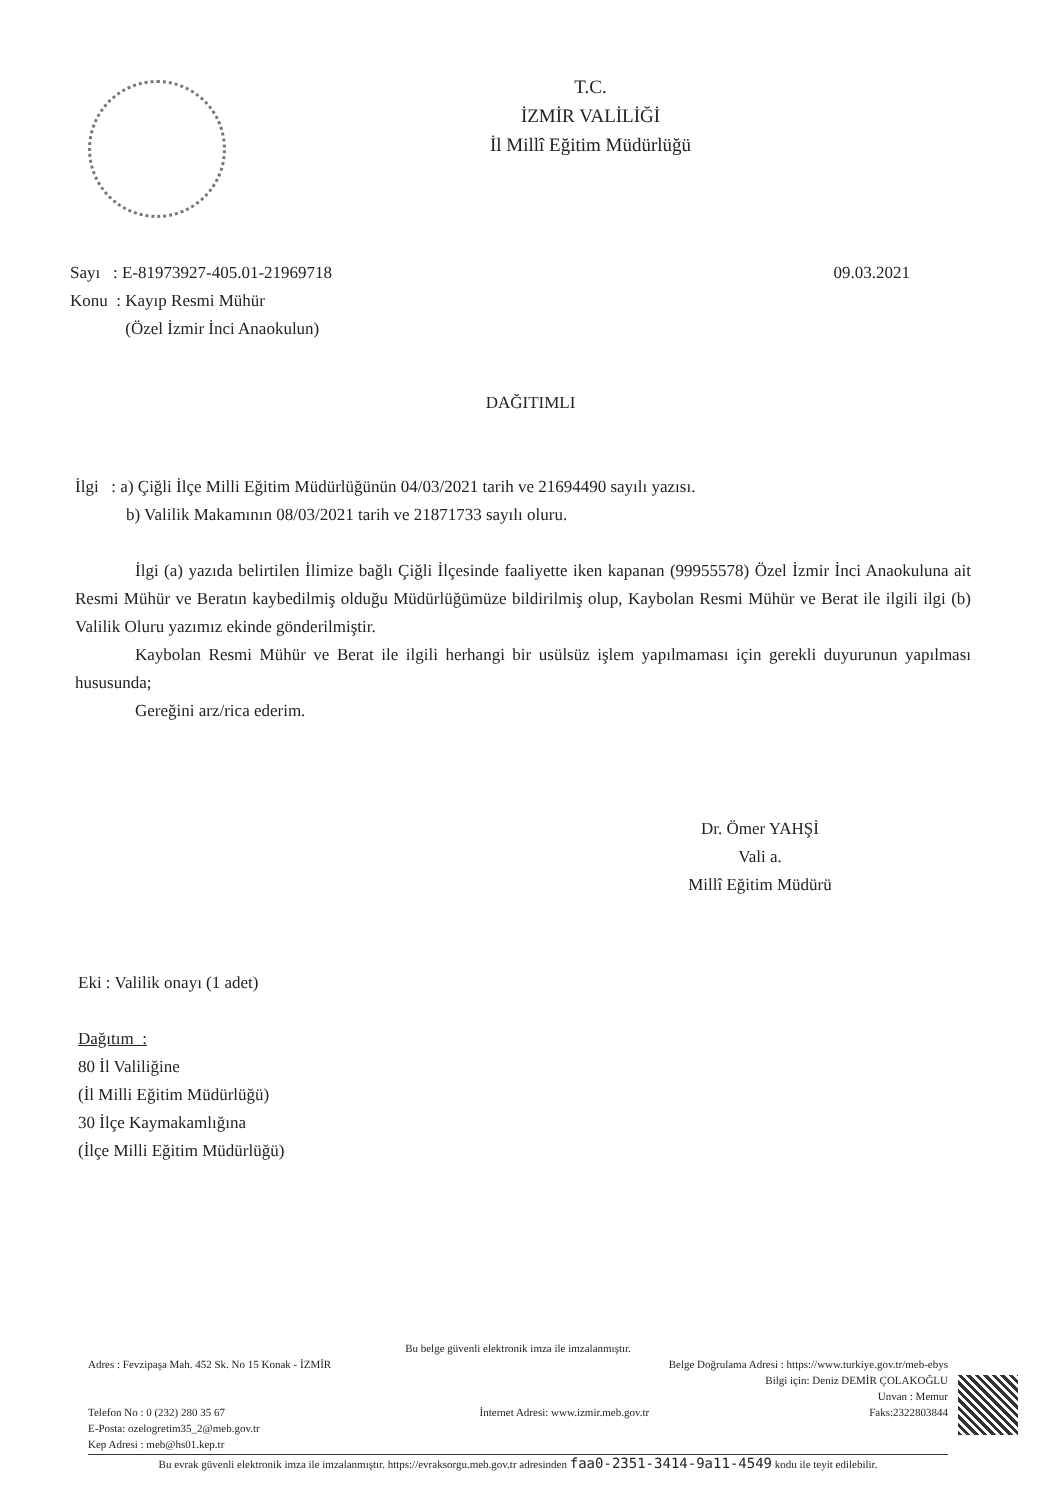T.C.
İZMİR VALİLİĞİ
İl Millî Eğitim Müdürlüğü
Sayı : E-81973927-405.01-21969718
Konu : Kayıp Resmi Mühür
(Özel İzmir İnci Anaokulun)
09.03.2021
DAĞITIMLI
İlgi : a) Çiğli İlçe Milli Eğitim Müdürlüğünün 04/03/2021 tarih ve 21694490 sayılı yazısı.
b) Valilik Makamının 08/03/2021 tarih ve 21871733 sayılı oluru.
İlgi (a) yazıda belirtilen İlimize bağlı Çiğli İlçesinde faaliyette iken kapanan (99955578) Özel İzmir İnci Anaokuluna ait Resmi Mühür ve Beratın kaybedilmiş olduğu Müdürlüğümüze bildirilmiş olup, Kaybolan Resmi Mühür ve Berat ile ilgili ilgi (b) Valilik Oluru yazımız ekinde gönderilmiştir.
Kaybolan Resmi Mühür ve Berat ile ilgili herhangi bir usülsüz işlem yapılmaması için gerekli duyurunun yapılması hususunda;
Gereğini arz/rica ederim.
Dr. Ömer YAHŞİ
Vali a.
Millî Eğitim Müdürü
Eki : Valilik onayı (1 adet)
Dağıtım :
80 İl Valiliğine
(İl Milli Eğitim Müdürlüğü)
30 İlçe Kaymakamlığına
(İlçe Milli Eğitim Müdürlüğü)
Bu belge güvenli elektronik imza ile imzalanmıştır.
Adres : Fevzipaşa Mah. 452 Sk. No 15 Konak - İZMİR Belge Doğrulama Adresi : https://www.turkiye.gov.tr/meb-ebys
Bilgi için: Deniz DEMİR ÇOLAKOĞLU
Unvan : Memur
Telefon No : 0 (232) 280 35 67
E-Posta: ozelogretim35_2@meb.gov.tr
Kep Adresi : meb@hs01.kep.tr İnternet Adresi: www.izmir.meb.gov.tr Faks:2322803844
Bu evrak güvenli elektronik imza ile imzalanmıştır. https://evraksorgu.meb.gov.tr adresinden faa0-2351-3414-9a11-4549 kodu ile teyit edilebilir.